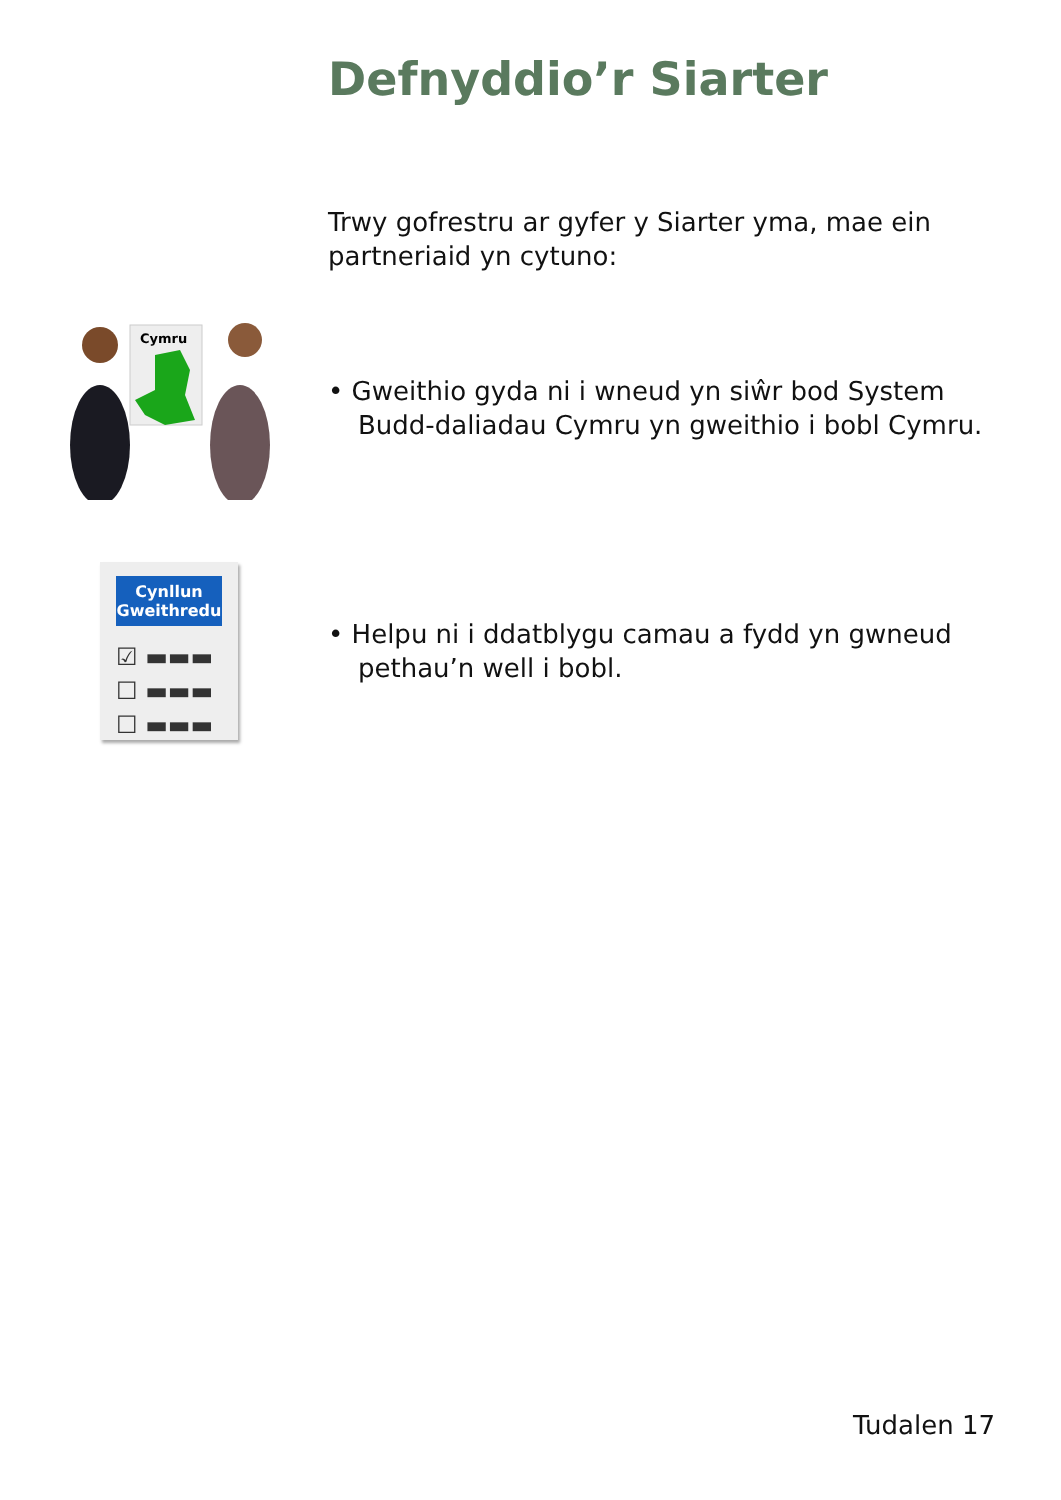Defnyddio’r Siarter
Trwy gofrestru ar gyfer y Siarter yma, mae ein partneriaid yn cytuno:
Cymru
• Gweithio gyda ni i wneud yn siŵr bod System Budd-daliadau Cymru yn gweithio i bobl Cymru.
Cynllun Gweithredu
☑ ▬▬▬
☐ ▬▬▬
☐ ▬▬▬
• Helpu ni i ddatblygu camau a fydd yn gwneud pethau’n well i bobl.
Tudalen 17